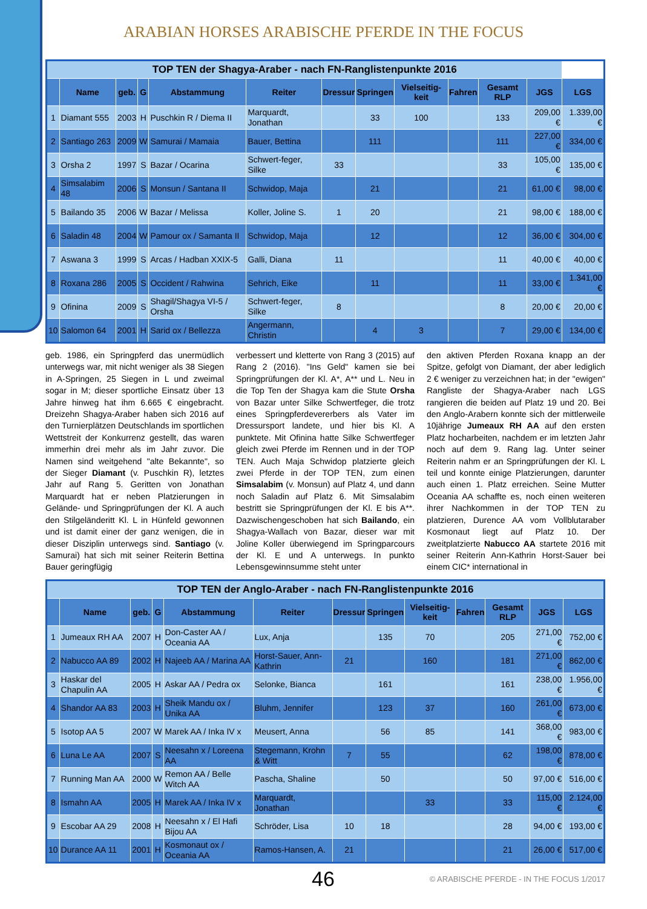ARABIAN HORSES ARABISCHE PFERDE IN THE FOCUS
| TOP TEN der Shagya-Araber - nach FN-Ranglistenpunkte 2016 | | | | | | | | | | | | |
| --- | --- | --- | --- | --- | --- | --- | --- | --- | --- | --- | --- | --- |
| | Name | geb. | G | Abstammung | Reiter | Dressur | Springen | Vielseitig-keit | Fahren | Gesamt RLP | JGS | LGS |
| 1 | Diamant 555 | 2003 | H | Puschkin R / Diema II | Marquardt, Jonathan | | 33 | 100 | | 133 | 209,00 € | 1.339,00 € |
| 2 | Santiago 263 | 2009 | W | Samurai / Mamaia | Bauer, Bettina | | 111 | | | 111 | 227,00 € | 334,00 € |
| 3 | Orsha 2 | 1997 | S | Bazar / Ocarina | Schwert-feger, Silke | 33 | | | | 33 | 105,00 € | 135,00 € |
| 4 | Simsalabim 48 | 2006 | S | Monsun / Santana II | Schwidop, Maja | | 21 | | | 21 | 61,00 € | 98,00 € |
| 5 | Bailando 35 | 2006 | W | Bazar / Melissa | Koller, Joline S. | 1 | 20 | | | 21 | 98,00 € | 188,00 € |
| 6 | Saladin 48 | 2004 | W | Pamour ox / Samanta II | Schwidop, Maja | | 12 | | | 12 | 36,00 € | 304,00 € |
| 7 | Aswana 3 | 1999 | S | Arcas / Hadban XXIX-5 | Galli, Diana | 11 | | | | 11 | 40,00 € | 40,00 € |
| 8 | Roxana 286 | 2005 | S | Occident / Rahwina | Sehrich, Eike | | 11 | | | 11 | 33,00 € | 1.341,00 € |
| 9 | Ofinina | 2009 | S | Shagil/Shagya VI-5 / Orsha | Schwert-feger, Silke | 8 | | | | 8 | 20,00 € | 20,00 € |
| 10 | Salomon 64 | 2001 | H | Sarid ox / Bellezza | Angermann, Christin | | 4 | 3 | | 7 | 29,00 € | 134,00 € |
geb. 1986, ein Springpferd das unermüdlich unterwegs war, mit nicht weniger als 38 Siegen in A-Springen, 25 Siegen in L und zweimal sogar in M; dieser sportliche Einsatz über 13 Jahre hinweg hat ihm 6.665 € eingebracht. Dreizehn Shagya-Araber haben sich 2016 auf den Turnierplätzen Deutschlands im sportlichen Wettstreit der Konkurrenz gestellt, das waren immerhin drei mehr als im Jahr zuvor. Die Namen sind weitgehend "alte Bekannte", so der Sieger Diamant (v. Puschkin R), letztes Jahr auf Rang 5. Geritten von Jonathan Marquardt hat er neben Platzierungen in Gelände- und Springprüfungen der Kl. A auch den Stilgeländeritt Kl. L in Hünfeld gewonnen und ist damit einer der ganz wenigen, die in dieser Disziplin unterwegs sind. Santiago (v. Samurai) hat sich mit seiner Reiterin Bettina Bauer geringfügig
verbessert und kletterte von Rang 3 (2015) auf Rang 2 (2016). "Ins Geld" kamen sie bei Springprüfungen der Kl. A*, A** und L. Neu in die Top Ten der Shagya kam die Stute Orsha von Bazar unter Silke Schwertfeger, die trotz eines Springpferdevererbers als Vater im Dressursport landete, und hier bis Kl. A punktete. Mit Ofinina hatte Silke Schwertfeger gleich zwei Pferde im Rennen und in der TOP TEN. Auch Maja Schwidop platzierte gleich zwei Pferde in der TOP TEN, zum einen Simsalabim (v. Monsun) auf Platz 4, und dann noch Saladin auf Platz 6. Mit Simsalabim bestritt sie Springprüfungen der Kl. E bis A**. Dazwischengeschoben hat sich Bailando, ein Shagya-Wallach von Bazar, dieser war mit Joline Koller überwiegend im Springparcours der Kl. E und A unterwegs. In punkto Lebensgewinnsumme steht unter
den aktiven Pferden Roxana knapp an der Spitze, gefolgt von Diamant, der aber lediglich 2 € weniger zu verzeichnen hat; in der "ewigen" Rangliste der Shagya-Araber nach LGS rangieren die beiden auf Platz 19 und 20. Bei den Anglo-Arabern konnte sich der mittlerweile 10jährige Jumeaux RH AA auf den ersten Platz hocharbeiten, nachdem er im letzten Jahr noch auf dem 9. Rang lag. Unter seiner Reiterin nahm er an Springprüfungen der Kl. L teil und konnte einige Platzierungen, darunter auch einen 1. Platz erreichen. Seine Mutter Oceania AA schaffte es, noch einen weiteren ihrer Nachkommen in der TOP TEN zu platzieren, Durence AA vom Vollblutaraber Kosmonaut liegt auf Platz 10. Der zweitplatzierte Nabucco AA startete 2016 mit seiner Reiterin Ann-Kathrin Horst-Sauer bei einem CIC* international in
| TOP TEN der Anglo-Araber - nach FN-Ranglistenpunkte 2016 | | | | | | | | | | | | |
| --- | --- | --- | --- | --- | --- | --- | --- | --- | --- | --- | --- | --- |
| | Name | geb. | G | Abstammung | Reiter | Dressur | Springen | Vielseitig-keit | Fahren | Gesamt RLP | JGS | LGS |
| 1 | Jumeaux RH AA | 2007 | H | Don-Caster AA / Oceania AA | Lux, Anja | | 135 | 70 | | 205 | 271,00 € | 752,00 € |
| 2 | Nabucco AA 89 | 2002 | H | Najeeb AA / Marina AA | Horst-Sauer, Ann-Kathrin | 21 | | 160 | | 181 | 271,00 € | 862,00 € |
| 3 | Haskar del Chapulin AA | 2005 | H | Askar AA / Pedra ox | Selonke, Bianca | | 161 | | | 161 | 238,00 € | 1.956,00 € |
| 4 | Shandor AA 83 | 2003 | H | Sheik Mandu ox / Unika AA | Bluhm, Jennifer | | 123 | 37 | | 160 | 261,00 € | 673,00 € |
| 5 | Isotop AA 5 | 2007 | W | Marek AA / Inka IV x | Meusert, Anna | | 56 | 85 | | 141 | 368,00 € | 983,00 € |
| 6 | Luna Le AA | 2007 | S | Neesahn x / Loreena AA | Stegemann, Krohn & Witt | 7 | 55 | | | 62 | 198,00 € | 878,00 € |
| 7 | Running Man AA | 2000 | W | Remon AA / Belle Witch AA | Pascha, Shaline | | 50 | | | 50 | 97,00 € | 516,00 € |
| 8 | Ismahn AA | 2005 | H | Marek AA / Inka IV x | Marquardt, Jonathan | | | 33 | | 33 | 115,00 € | 2.124,00 € |
| 9 | Escobar AA 29 | 2008 | H | Neesahn x / El Hafi Bijou AA | Schröder, Lisa | 10 | 18 | | | 28 | 94,00 € | 193,00 € |
| 10 | Durance AA 11 | 2001 | H | Kosmonaut ox / Oceania AA | Ramos-Hansen, A. | 21 | | | | 21 | 26,00 € | 517,00 € |
46 © ARABISCHE PFERDE - IN THE FOCUS 1/2017